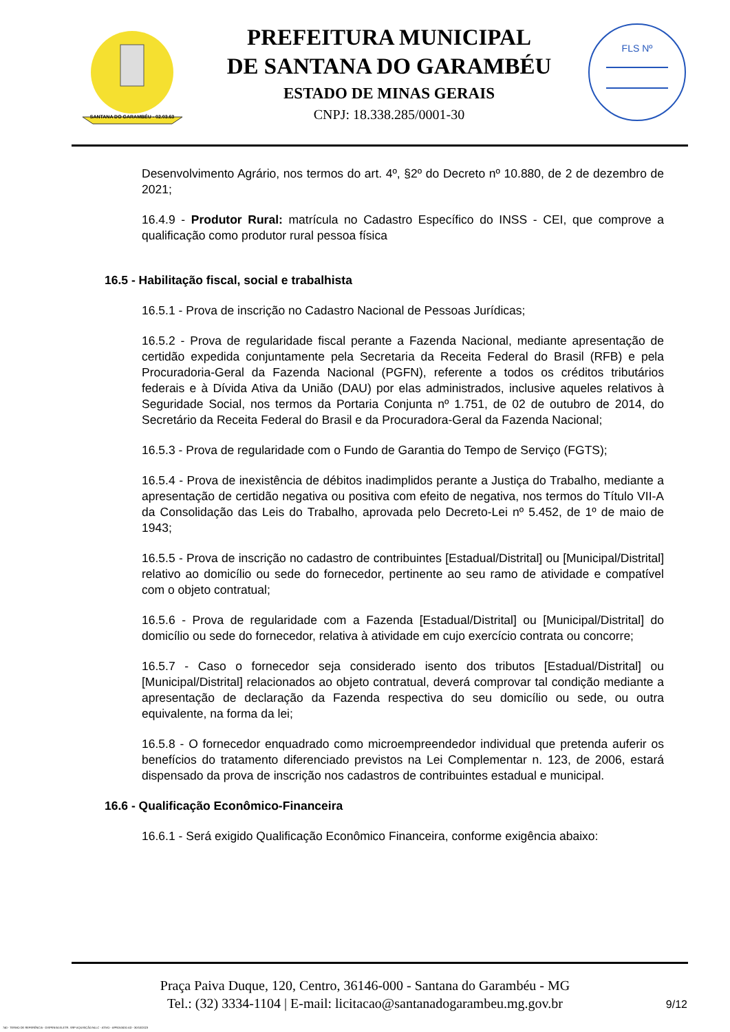SANTANA DO GARAMBÉU - 02.03.63
PREFEITURA MUNICIPAL
DE SANTANA DO GARAMBÉU
ESTADO DE MINAS GERAIS
CNPJ: 18.338.285/0001-30
FLS Nº
Desenvolvimento Agrário, nos termos do art. 4º, §2º do Decreto nº 10.880, de 2 de dezembro de 2021;
16.4.9 - Produtor Rural: matrícula no Cadastro Específico do INSS - CEI, que comprove a qualificação como produtor rural pessoa física
16.5 - Habilitação fiscal, social e trabalhista
16.5.1 - Prova de inscrição no Cadastro Nacional de Pessoas Jurídicas;
16.5.2 - Prova de regularidade fiscal perante a Fazenda Nacional, mediante apresentação de certidão expedida conjuntamente pela Secretaria da Receita Federal do Brasil (RFB) e pela Procuradoria-Geral da Fazenda Nacional (PGFN), referente a todos os créditos tributários federais e à Dívida Ativa da União (DAU) por elas administrados, inclusive aqueles relativos à Seguridade Social, nos termos da Portaria Conjunta nº 1.751, de 02 de outubro de 2014, do Secretário da Receita Federal do Brasil e da Procuradora-Geral da Fazenda Nacional;
16.5.3 - Prova de regularidade com o Fundo de Garantia do Tempo de Serviço (FGTS);
16.5.4 - Prova de inexistência de débitos inadimplidos perante a Justiça do Trabalho, mediante a apresentação de certidão negativa ou positiva com efeito de negativa, nos termos do Título VII-A da Consolidação das Leis do Trabalho, aprovada pelo Decreto-Lei nº 5.452, de 1º de maio de 1943;
16.5.5 - Prova de inscrição no cadastro de contribuintes [Estadual/Distrital] ou [Municipal/Distrital] relativo ao domicílio ou sede do fornecedor, pertinente ao seu ramo de atividade e compatível com o objeto contratual;
16.5.6 - Prova de regularidade com a Fazenda [Estadual/Distrital] ou [Municipal/Distrital] do domicílio ou sede do fornecedor, relativa à atividade em cujo exercício contrata ou concorre;
16.5.7 - Caso o fornecedor seja considerado isento dos tributos [Estadual/Distrital] ou [Municipal/Distrital] relacionados ao objeto contratual, deverá comprovar tal condição mediante a apresentação de declaração da Fazenda respectiva do seu domicílio ou sede, ou outra equivalente, na forma da lei;
16.5.8 - O fornecedor enquadrado como microempreendedor individual que pretenda auferir os benefícios do tratamento diferenciado previstos na Lei Complementar n. 123, de 2006, estará dispensado da prova de inscrição nos cadastros de contribuintes estadual e municipal.
16.6 - Qualificação Econômico-Financeira
16.6.1 - Será exigido Qualificação Econômico Financeira, conforme exigência abaixo:
Praça Paiva Duque, 120, Centro, 36146-000 - Santana do Garambéu - MG
Tel.: (32) 3334-1104 | E-mail: licitacao@santanadogarambeu.mg.gov.br
9/12
740 - TERMO DE REFERÊNCIA - DISPENSA ELETR. SRP AQUISIÇÃO NLLC - ATIVO - APROVADO AD - 30/10/2023